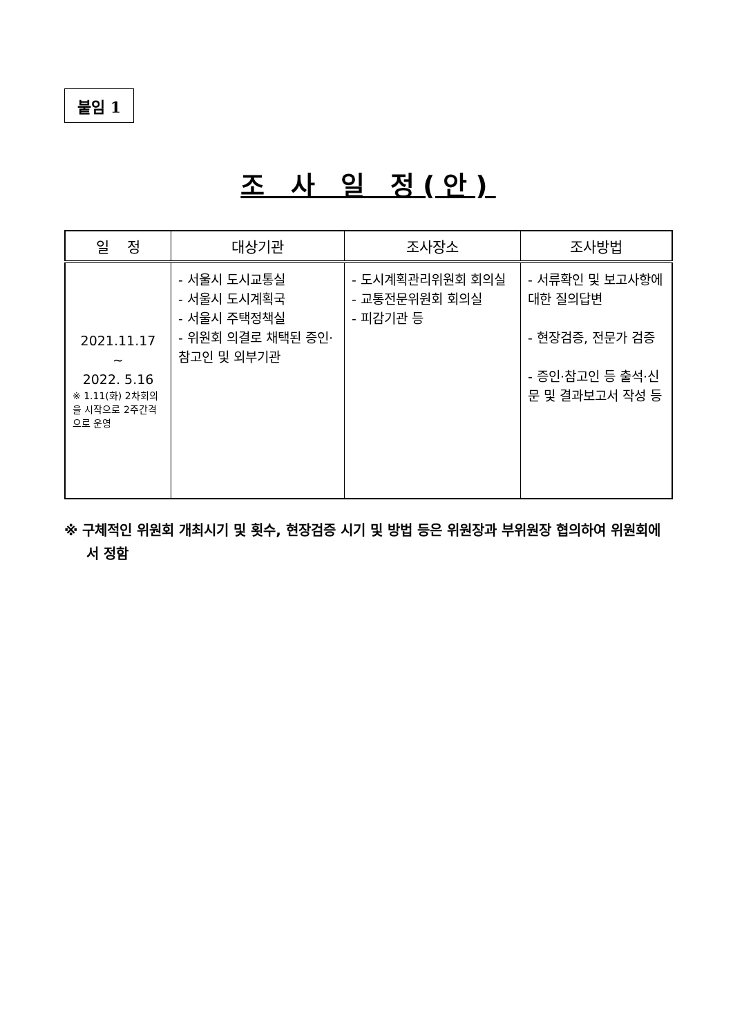붙임 1
조 사 일 정(안)
| 일 정 | 대상기관 | 조사장소 | 조사방법 |
| --- | --- | --- | --- |
| 2021.11.17 ~ 2022. 5.16 ※ 1.11(화) 2차회의을 시작으로 2주간격으로 운영 | - 서울시 도시교통실 - 서울시 도시계획국 - 서울시 주택정책실 - 위원회 의결로 채택된 증인·참고인 및 외부기관 | - 도시계획관리위원회 회의실 - 교통전문위원회 회의실 - 피감기관 등 | - 서류확인 및 보고사항에 대한 질의답변 - 현장검증, 전문가 검증 - 증인·참고인 등 출석·신문 및 결과보고서 작성 등 |
※ 구체적인 위원회 개최시기 및 횟수, 현장검증 시기 및 방법 등은 위원장과 부위원장 협의하여 위원회에서 정함